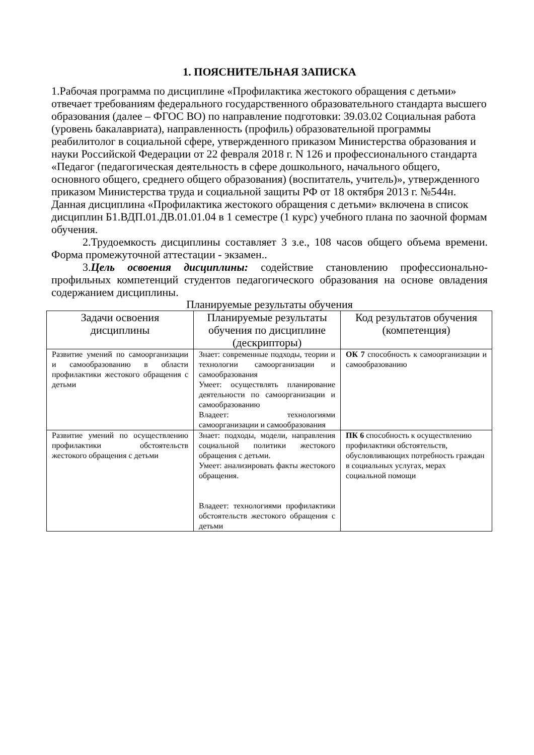1. ПОЯСНИТЕЛЬНАЯ ЗАПИСКА
1.Рабочая программа по дисциплине «Профилактика жестокого обращения с детьми» отвечает требованиям федерального государственного образовательного стандарта высшего образования (далее – ФГОС ВО) по направление подготовки: 39.03.02 Социальная работа (уровень бакалавриата), направленность (профиль) образовательной программы реабилитолог в социальной сфере, утвержденного приказом Министерства образования и науки Российской Федерации от 22 февраля 2018 г. N 126 и профессионального стандарта «Педагог (педагогическая деятельность в сфере дошкольного, начального общего, основного общего, среднего общего образования) (воспитатель, учитель)», утвержденного приказом Министерства труда и социальной защиты РФ от 18 октября 2013 г. №544н.
Данная дисциплина «Профилактика жестокого обращения с детьми» включена в список дисциплин Б1.ВДП.01.ДВ.01.01.04 в 1 семестре (1 курс) учебного плана по заочной формам обучения.
2.Трудоемкость дисциплины составляет 3 з.е., 108 часов общего объема времени. Форма промежуточной аттестации - экзамен..
3.Цель освоения дисциплины: содействие становлению профессионально-профильных компетенций студентов педагогического образования на основе овладения содержанием дисциплины.
Планируемые результаты обучения
| Задачи освоения дисциплины | Планируемые результаты обучения по дисциплине (дескрипторы) | Код результатов обучения (компетенция) |
| --- | --- | --- |
| Развитие умений по самоорганизации и самообразованию в области профилактики жестокого обращения с детьми | Знает: современные подходы, теории и технологии самоорганизации и самообразования Умеет: осуществлять планирование деятельности по самоорганизации и самообразованию Владеет: технологиями самоорганизации и самообразования | ОК 7 способность к самоорганизации и самообразованию |
| Развитие умений по осуществлению профилактики обстоятельств жестокого обращения с детьми | Знает: подходы, модели, направления социальной политики жестокого обращения с детьми. Умеет: анализировать факты жестокого обращения. Владеет: технологиями профилактики обстоятельств жестокого обращения с детьми | ПК 6 способность к осуществлению профилактики обстоятельств, обусловливающих потребность граждан в социальных услугах, мерах социальной помощи |